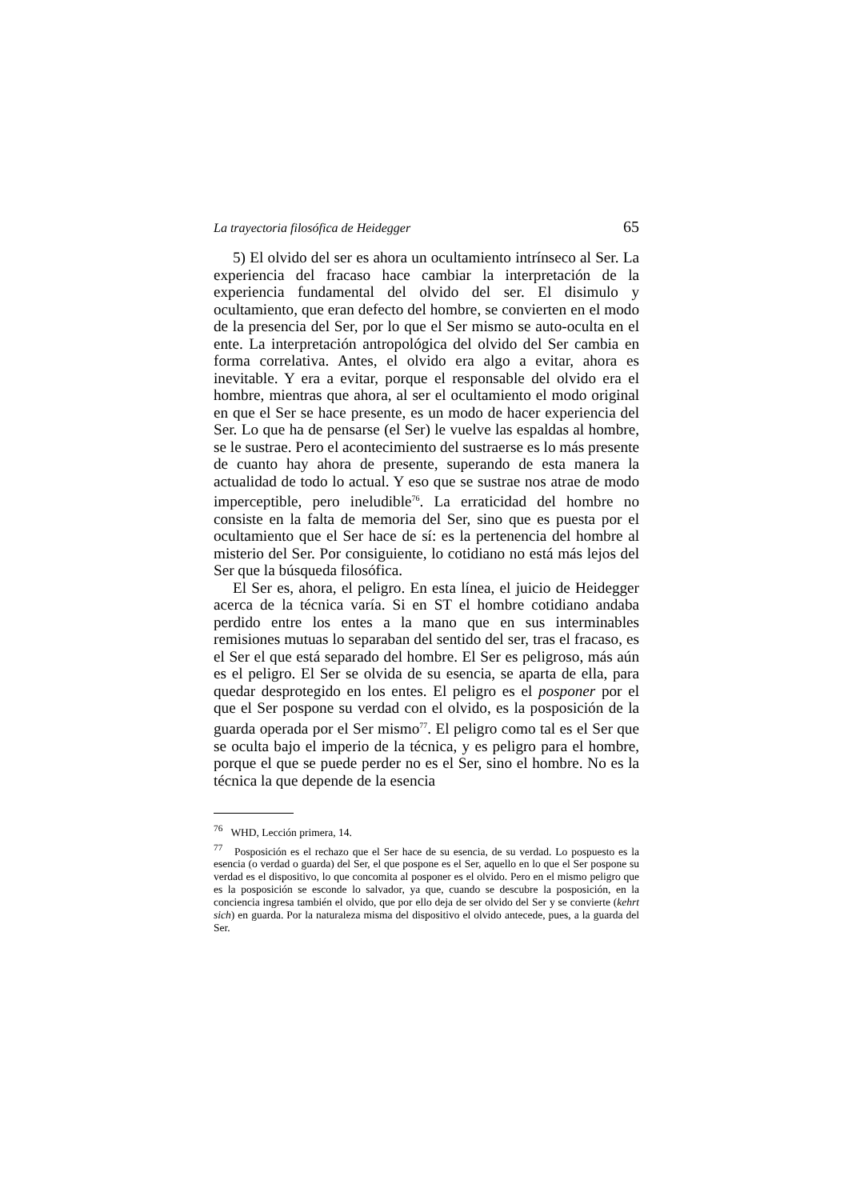La trayectoria filosófica de Heidegger 65
5) El olvido del ser es ahora un ocultamiento intrínseco al Ser. La experiencia del fracaso hace cambiar la interpretación de la experiencia fundamental del olvido del ser. El disimulo y ocultamiento, que eran defecto del hombre, se convierten en el modo de la presencia del Ser, por lo que el Ser mismo se auto-oculta en el ente. La interpretación antropológica del olvido del Ser cambia en forma correlativa. Antes, el olvido era algo a evitar, ahora es inevitable. Y era a evitar, porque el responsable del olvido era el hombre, mientras que ahora, al ser el ocultamiento el modo original en que el Ser se hace presente, es un modo de hacer experiencia del Ser. Lo que ha de pensarse (el Ser) le vuelve las espaldas al hombre, se le sustrae. Pero el acontecimiento del sustraerse es lo más presente de cuanto hay ahora de presente, superando de esta manera la actualidad de todo lo actual. Y eso que se sustrae nos atrae de modo imperceptible, pero ineludible<sup>76</sup>. La erraticidad del hombre no consiste en la falta de memoria del Ser, sino que es puesta por el ocultamiento que el Ser hace de sí: es la pertenencia del hombre al misterio del Ser. Por consiguiente, lo cotidiano no está más lejos del Ser que la búsqueda filosófica.
El Ser es, ahora, el peligro. En esta línea, el juicio de Heidegger acerca de la técnica varía. Si en ST el hombre cotidiano andaba perdido entre los entes a la mano que en sus interminables remisiones mutuas lo separaban del sentido del ser, tras el fracaso, es el Ser el que está separado del hombre. El Ser es peligroso, más aún es el peligro. El Ser se olvida de su esencia, se aparta de ella, para quedar desprotegido en los entes. El peligro es el posponer por el que el Ser pospone su verdad con el olvido, es la posposición de la guarda operada por el Ser mismo<sup>77</sup>. El peligro como tal es el Ser que se oculta bajo el imperio de la técnica, y es peligro para el hombre, porque el que se puede perder no es el Ser, sino el hombre. No es la técnica la que depende de la esencia
<sup>76</sup> WHD, Lección primera, 14.
<sup>77</sup> Posposición es el rechazo que el Ser hace de su esencia, de su verdad. Lo pospuesto es la esencia (o verdad o guarda) del Ser, el que pospone es el Ser, aquello en lo que el Ser pospone su verdad es el dispositivo, lo que concomita al posponer es el olvido. Pero en el mismo peligro que es la posposición se esconde lo salvador, ya que, cuando se descubre la posposición, en la conciencia ingresa también el olvido, que por ello deja de ser olvido del Ser y se convierte (kehrt sich) en guarda. Por la naturaleza misma del dispositivo el olvido antecede, pues, a la guarda del Ser.